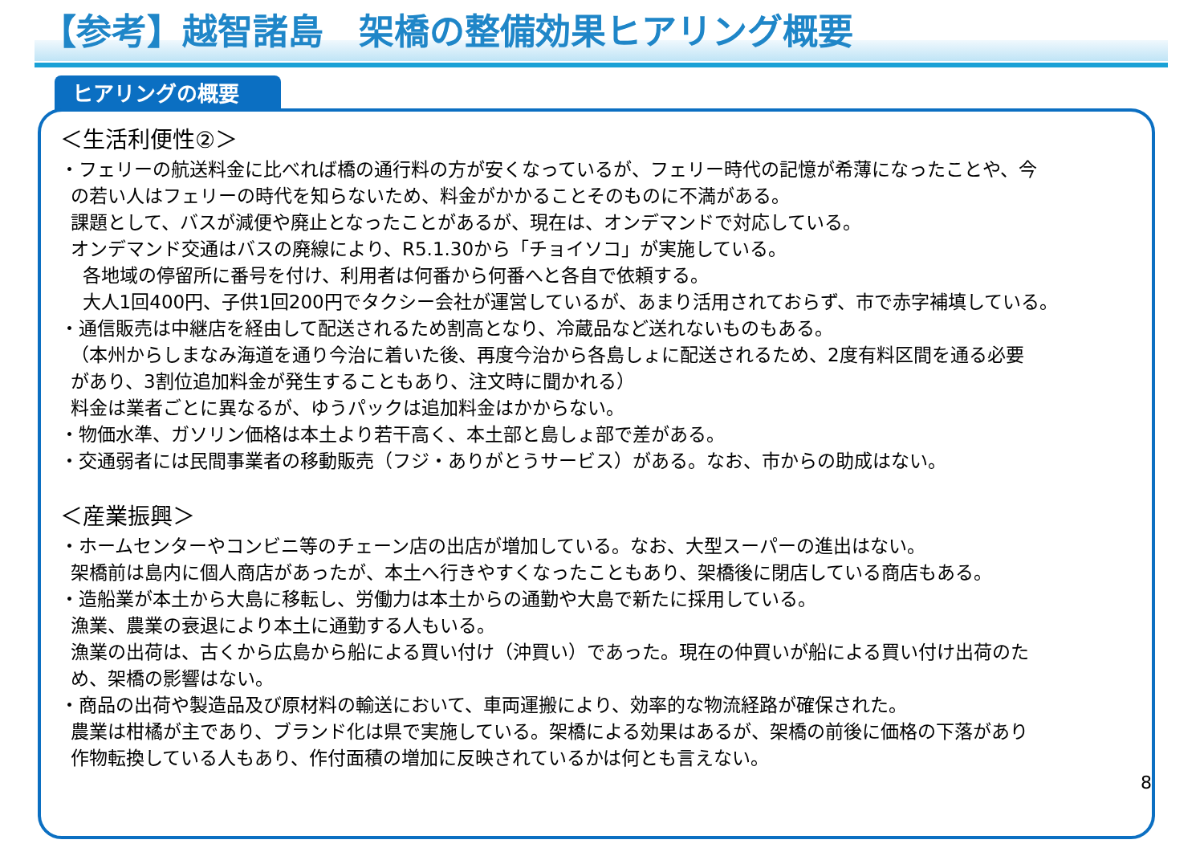【参考】越智諸島　架橋の整備効果ヒアリング概要
ヒアリングの概要
＜生活利便性②＞
・フェリーの航送料金に比べれば橋の通行料の方が安くなっているが、フェリー時代の記憶が希薄になったことや、今
の若い人はフェリーの時代を知らないため、料金がかかることそのものに不満がある。
課題として、バスが減便や廃止となったことがあるが、現在は、オンデマンドで対応している。
オンデマンド交通はバスの廃線により、R5.1.30から「チョイソコ」が実施している。
各地域の停留所に番号を付け、利用者は何番から何番へと各自で依頼する。
大人1回400円、子供1回200円でタクシー会社が運営しているが、あまり活用されておらず、市で赤字補填している。
・通信販売は中継店を経由して配送されるため割高となり、冷蔵品など送れないものもある。
（本州からしまなみ海道を通り今治に着いた後、再度今治から各島しょに配送されるため、2度有料区間を通る必要
があり、3割位追加料金が発生することもあり、注文時に聞かれる）
料金は業者ごとに異なるが、ゆうパックは追加料金はかからない。
・物価水準、ガソリン価格は本土より若干高く、本土部と島しょ部で差がある。
・交通弱者には民間事業者の移動販売（フジ・ありがとうサービス）がある。なお、市からの助成はない。
＜産業振興＞
・ホームセンターやコンビニ等のチェーン店の出店が増加している。なお、大型スーパーの進出はない。
架橋前は島内に個人商店があったが、本土へ行きやすくなったこともあり、架橋後に閉店している商店もある。
・造船業が本土から大島に移転し、労働力は本土からの通勤や大島で新たに採用している。
漁業、農業の衰退により本土に通勤する人もいる。
漁業の出荷は、古くから広島から船による買い付け（沖買い）であった。現在の仲買いが船による買い付け出荷のた
め、架橋の影響はない。
・商品の出荷や製造品及び原材料の輸送において、車両運搬により、効率的な物流経路が確保された。
農業は柑橘が主であり、ブランド化は県で実施している。架橋による効果はあるが、架橋の前後に価格の下落があり
作物転換している人もあり、作付面積の増加に反映されているかは何とも言えない。
8